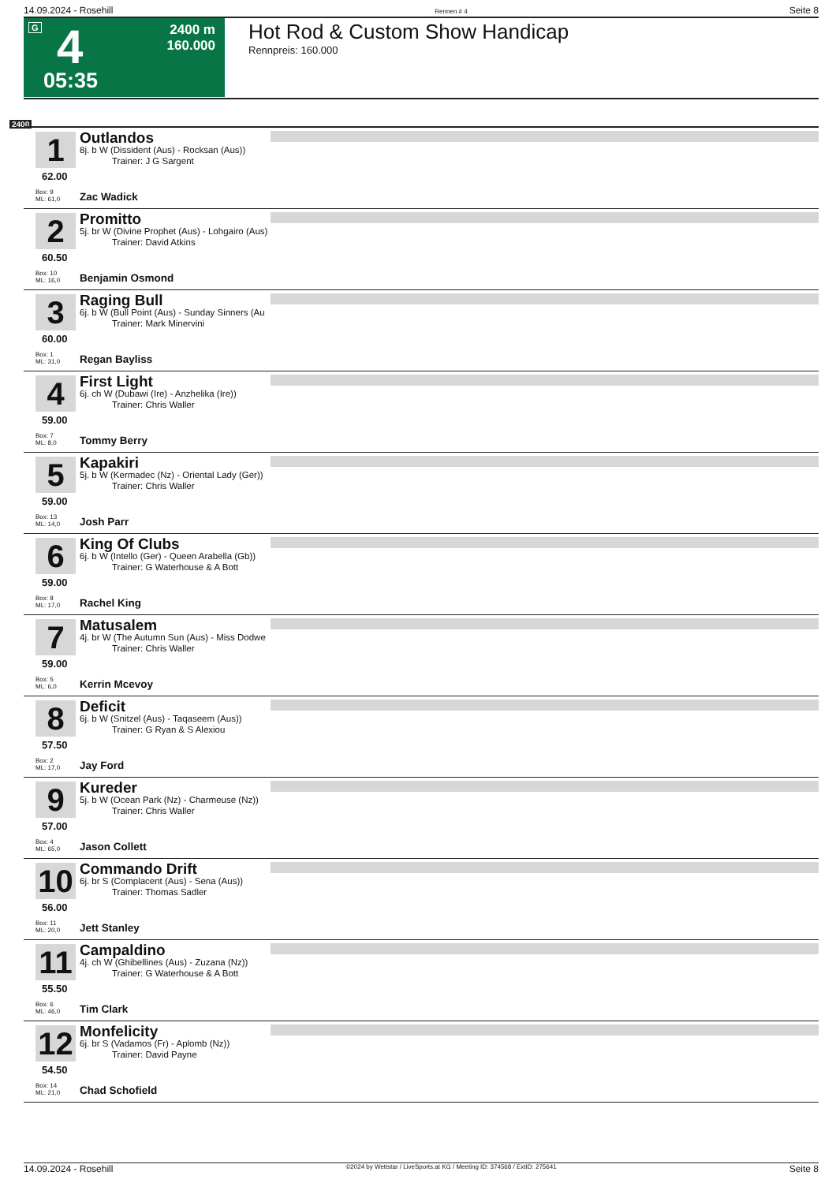14.09.2024 - Rosehill Rennen # 4 Seite 8
G 4
05:35
2400 m
160.000
Hot Rod & Custom Show Handicap
Rennpreis: 160.000
2400
1
62.00
Outlandos
8j. b W (Dissident (Aus) - Rocksan (Aus))
Trainer: J G Sargent
Box: 9
ML: 61,0
Zac Wadick
2
60.50
Promitto
5j. br W (Divine Prophet (Aus) - Lohgairo (Aus)
Trainer: David Atkins
Box: 10
ML: 16,0
Benjamin Osmond
3
60.00
Raging Bull
6j. b W (Bull Point (Aus) - Sunday Sinners (Au
Trainer: Mark Minervini
Box: 1
ML: 31,0
Regan Bayliss
4
59.00
First Light
6j. ch W (Dubawi (Ire) - Anzhelika (Ire))
Trainer: Chris Waller
Box: 7
ML: 8,0
Tommy Berry
5
59.00
Kapakiri
5j. b W (Kermadec (Nz) - Oriental Lady (Ger))
Trainer: Chris Waller
Box: 13
ML: 14,0
Josh Parr
6
59.00
King Of Clubs
6j. b W (Intello (Ger) - Queen Arabella (Gb))
Trainer: G Waterhouse & A Bott
Box: 8
ML: 17,0
Rachel King
7
59.00
Matusalem
4j. br W (The Autumn Sun (Aus) - Miss Dodwe
Trainer: Chris Waller
Box: 5
ML: 6,0
Kerrin Mcevoy
8
57.50
Deficit
6j. b W (Snitzel (Aus) - Taqaseem (Aus))
Trainer: G Ryan & S Alexiou
Box: 2
ML: 17,0
Jay Ford
9
57.00
Kureder
5j. b W (Ocean Park (Nz) - Charmeuse (Nz))
Trainer: Chris Waller
Box: 4
ML: 65,0
Jason Collett
10
56.00
Commando Drift
6j. br S (Complacent (Aus) - Sena (Aus))
Trainer: Thomas Sadler
Box: 11
ML: 20,0
Jett Stanley
11
55.50
Campaldino
4j. ch W (Ghibellines (Aus) - Zuzana (Nz))
Trainer: G Waterhouse & A Bott
Box: 6
ML: 46,0
Tim Clark
12
54.50
Monfelicity
6j. br S (Vadamos (Fr) - Aplomb (Nz))
Trainer: David Payne
Box: 14
ML: 21,0
Chad Schofield
14.09.2024 - Rosehill ©2024 by Wettstar / LiveSports.at KG / Meeting ID: 374568 / ExtID: 275641 Seite 8